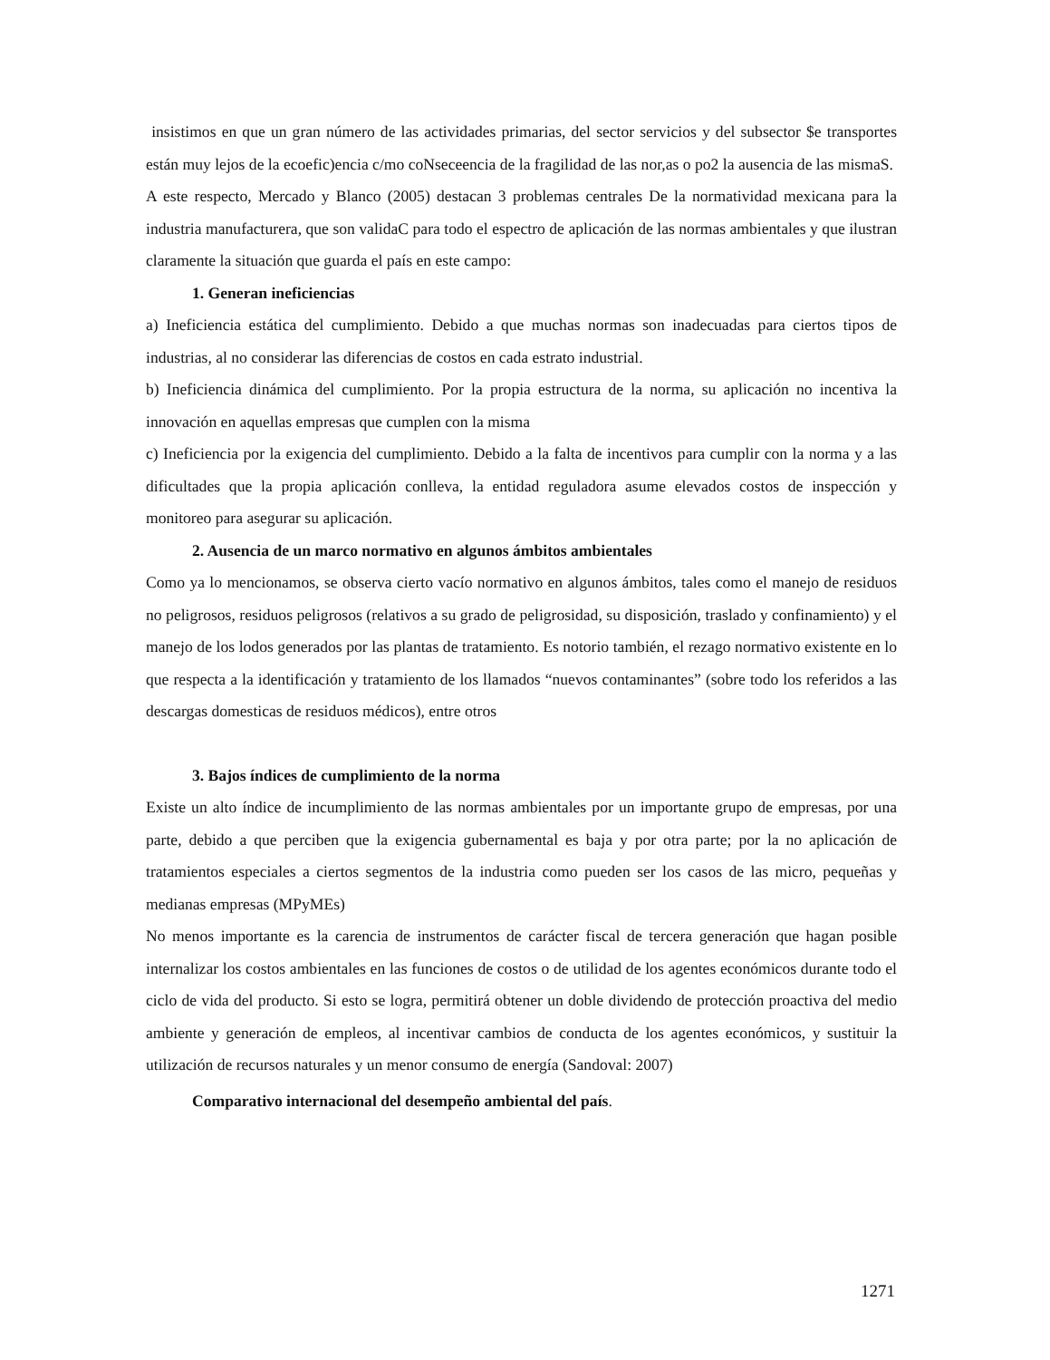insistimos en que un gran número de las actividades primarias, del sector servicios y del subsector $e transportes están muy lejos de la ecoefic)encia c/mo coNseceencia de la fragilidad de las nor,as o po2 la ausencia de las mismaS.
A este respecto, Mercado y Blanco (2005) destacan 3 problemas centrales De la normatividad mexicana para la industria manufacturera, que son validaC para todo el espectro de aplicación de las normas ambientales y que ilustran claramente la situación que guarda el país en este campo:
1. Generan ineficiencias
a) Ineficiencia estática del cumplimiento. Debido a que muchas normas son inadecuadas para ciertos tipos de industrias, al no considerar las diferencias de costos en cada estrato industrial.
b) Ineficiencia dinámica del cumplimiento. Por la propia estructura de la norma, su aplicación no incentiva la innovación en aquellas empresas que cumplen con la misma
c) Ineficiencia por la exigencia del cumplimiento. Debido a la falta de incentivos para cumplir con la norma y a las dificultades que la propia aplicación conlleva, la entidad reguladora asume elevados costos de inspección y monitoreo para asegurar su aplicación.
2. Ausencia de un marco normativo en algunos ámbitos ambientales
Como ya lo mencionamos, se observa cierto vacío normativo en algunos ámbitos, tales como el manejo de residuos no peligrosos, residuos peligrosos (relativos a su grado de peligrosidad, su disposición, traslado y confinamiento) y el manejo de los lodos generados por las plantas de tratamiento. Es notorio también, el rezago normativo existente en lo que respecta a la identificación y tratamiento de los llamados “nuevos contaminantes” (sobre todo los referidos a las descargas domesticas de residuos médicos), entre otros
3. Bajos índices de cumplimiento de la norma
Existe un alto índice de incumplimiento de las normas ambientales por un importante grupo de empresas, por una parte, debido a que perciben que la exigencia gubernamental es baja y por otra parte; por la no aplicación de tratamientos especiales a ciertos segmentos de la industria como pueden ser los casos de las micro, pequeñas y medianas empresas (MPyMEs)
No menos importante es la carencia de instrumentos de carácter fiscal de tercera generación que hagan posible internalizar los costos ambientales en las funciones de costos o de utilidad de los agentes económicos durante todo el ciclo de vida del producto. Si esto se logra, permitirá obtener un doble dividendo de protección proactiva del medio ambiente y generación de empleos, al incentivar cambios de conducta de los agentes económicos, y sustituir la utilización de recursos naturales y un menor consumo de energía (Sandoval: 2007)
Comparativo internacional del desempeño ambiental del país.
1271